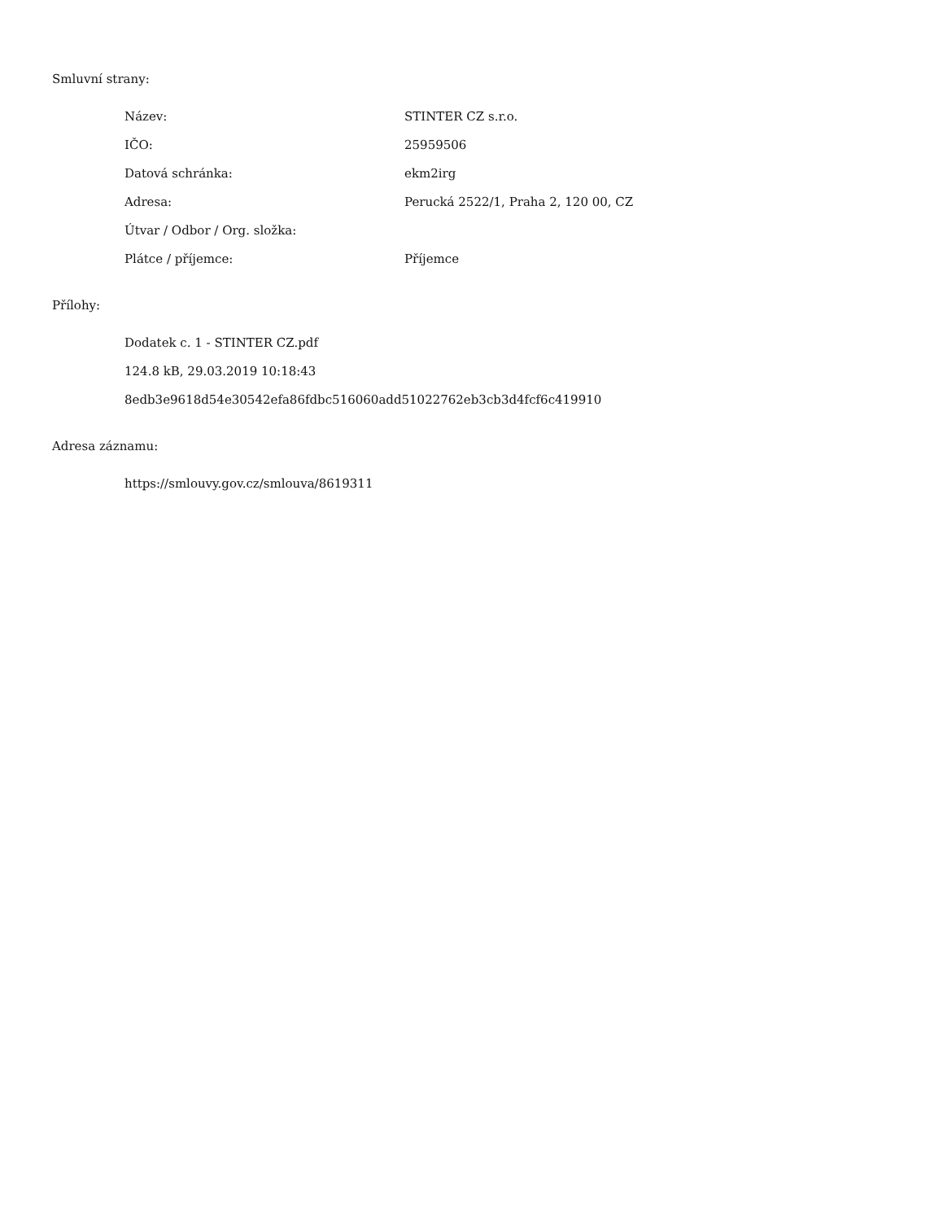Smluvní strany:
| Název: | STINTER CZ s.r.o. |
| IČO: | 25959506 |
| Datová schránka: | ekm2irg |
| Adresa: | Perucká 2522/1, Praha 2, 120 00, CZ |
| Útvar / Odbor / Org. složka: | |
| Plátce / příjemce: | Příjemce |
Přílohy:
Dodatek c. 1 - STINTER CZ.pdf
124.8 kB, 29.03.2019 10:18:43
8edb3e9618d54e30542efa86fdbc516060add51022762eb3cb3d4fcf6c419910
Adresa záznamu:
https://smlouvy.gov.cz/smlouva/8619311